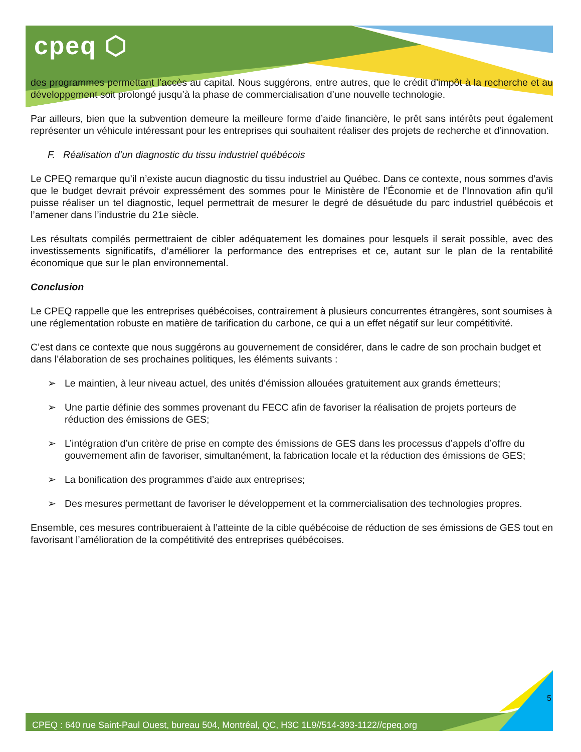cpeq ⬡
des programmes permettant l’accès au capital. Nous suggérons, entre autres, que le crédit d’impôt à la recherche et au développement soit prolongé jusqu’à la phase de commercialisation d’une nouvelle technologie.
Par ailleurs, bien que la subvention demeure la meilleure forme d’aide financière, le prêt sans intérêts peut également représenter un véhicule intéressant pour les entreprises qui souhaitent réaliser des projets de recherche et d’innovation.
F. Réalisation d’un diagnostic du tissu industriel québécois
Le CPEQ remarque qu’il n’existe aucun diagnostic du tissu industriel au Québec. Dans ce contexte, nous sommes d’avis que le budget devrait prévoir expressément des sommes pour le Ministère de l’Économie et de l’Innovation afin qu’il puisse réaliser un tel diagnostic, lequel permettrait de mesurer le degré de désuétude du parc industriel québécois et l’amener dans l’industrie du 21e siècle.
Les résultats compilés permettraient de cibler adéquatement les domaines pour lesquels il serait possible, avec des investissements significatifs, d’améliorer la performance des entreprises et ce, autant sur le plan de la rentabilité économique que sur le plan environnemental.
Conclusion
Le CPEQ rappelle que les entreprises québécoises, contrairement à plusieurs concurrentes étrangères, sont soumises à une réglementation robuste en matière de tarification du carbone, ce qui a un effet négatif sur leur compétitivité.
C’est dans ce contexte que nous suggérons au gouvernement de considérer, dans le cadre de son prochain budget et dans l’élaboration de ses prochaines politiques, les éléments suivants :
➢ Le maintien, à leur niveau actuel, des unités d’émission allouées gratuitement aux grands émetteurs;
➢ Une partie définie des sommes provenant du FECC afin de favoriser la réalisation de projets porteurs de réduction des émissions de GES;
➢ L’intégration d’un critère de prise en compte des émissions de GES dans les processus d’appels d’offre du gouvernement afin de favoriser, simultanément, la fabrication locale et la réduction des émissions de GES;
➢ La bonification des programmes d’aide aux entreprises;
➢ Des mesures permettant de favoriser le développement et la commercialisation des technologies propres.
Ensemble, ces mesures contribueraient à l’atteinte de la cible québécoise de réduction de ses émissions de GES tout en favorisant l’amélioration de la compétitivité des entreprises québécoises.
5
CPEQ : 640 rue Saint-Paul Ouest, bureau 504, Montréal, QC, H3C 1L9//514-393-1122//cpeq.org